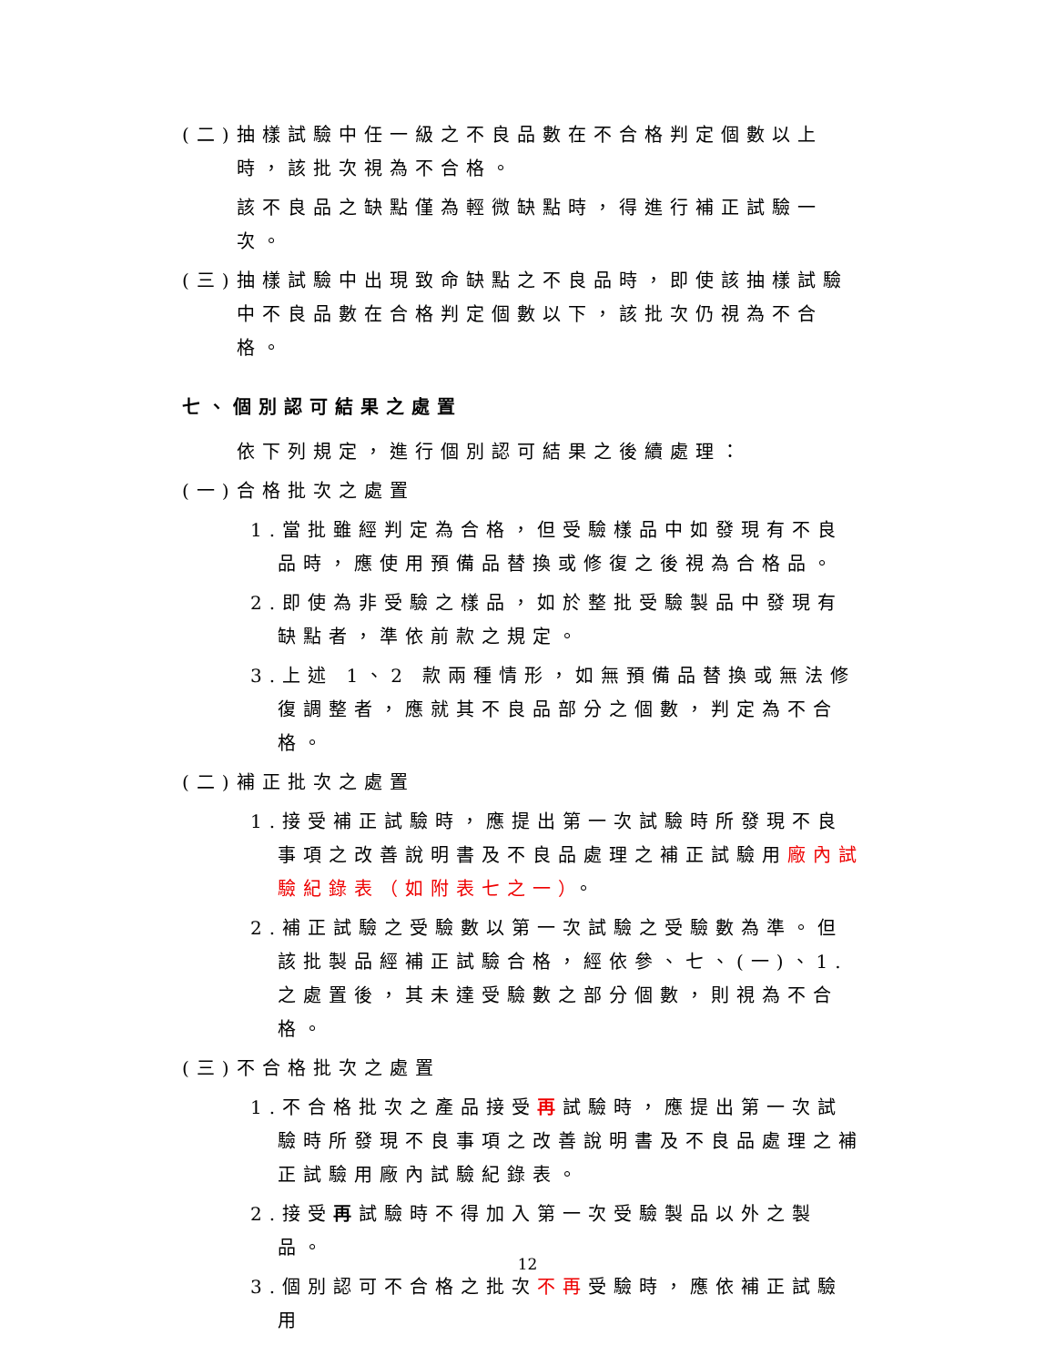(二)抽樣試驗中任一級之不良品數在不合格判定個數以上時，該批次視為不合格。
該不良品之缺點僅為輕微缺點時，得進行補正試驗一次。
(三)抽樣試驗中出現致命缺點之不良品時，即使該抽樣試驗中不良品數在合格判定個數以下，該批次仍視為不合格。
七、個別認可結果之處置
依下列規定，進行個別認可結果之後續處理：
(一)合格批次之處置
1.當批雖經判定為合格，但受驗樣品中如發現有不良品時，應使用預備品替換或修復之後視為合格品。
2.即使為非受驗之樣品，如於整批受驗製品中發現有缺點者，準依前款之規定。
3.上述 1、2 款兩種情形，如無預備品替換或無法修復調整者，應就其不良品部分之個數，判定為不合格。
(二)補正批次之處置
1.接受補正試驗時，應提出第一次試驗時所發現不良事項之改善說明書及不良品處理之補正試驗用廠內試驗紀錄表（如附表七之一）。
2.補正試驗之受驗數以第一次試驗之受驗數為準。但該批製品經補正試驗合格，經依參、七、(一)、1.之處置後，其未達受驗數之部分個數，則視為不合格。
(三)不合格批次之處置
1.不合格批次之產品接受再試驗時，應提出第一次試驗時所發現不良事項之改善說明書及不良品處理之補正試驗用廠內試驗紀錄表。
2.接受再試驗時不得加入第一次受驗製品以外之製品。
3.個別認可不合格之批次不再受驗時，應依補正試驗用
12